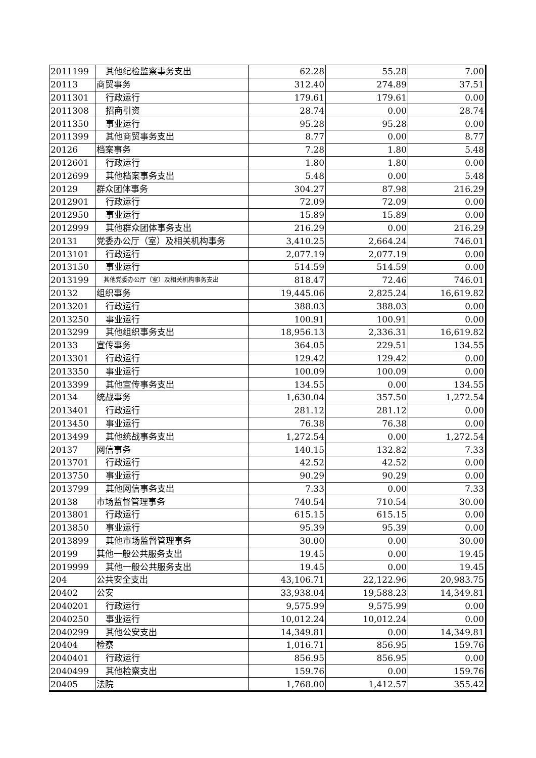| 2011199 | 其他纪检监察事务支出 | 62.28 | 55.28 | 7.00 |
| 20113 | 商贸事务 | 312.40 | 274.89 | 37.51 |
| 2011301 | 行政运行 | 179.61 | 179.61 | 0.00 |
| 2011308 | 招商引资 | 28.74 | 0.00 | 28.74 |
| 2011350 | 事业运行 | 95.28 | 95.28 | 0.00 |
| 2011399 | 其他商贸事务支出 | 8.77 | 0.00 | 8.77 |
| 20126 | 档案事务 | 7.28 | 1.80 | 5.48 |
| 2012601 | 行政运行 | 1.80 | 1.80 | 0.00 |
| 2012699 | 其他档案事务支出 | 5.48 | 0.00 | 5.48 |
| 20129 | 群众团体事务 | 304.27 | 87.98 | 216.29 |
| 2012901 | 行政运行 | 72.09 | 72.09 | 0.00 |
| 2012950 | 事业运行 | 15.89 | 15.89 | 0.00 |
| 2012999 | 其他群众团体事务支出 | 216.29 | 0.00 | 216.29 |
| 20131 | 党委办公厅（室）及相关机构事务 | 3,410.25 | 2,664.24 | 746.01 |
| 2013101 | 行政运行 | 2,077.19 | 2,077.19 | 0.00 |
| 2013150 | 事业运行 | 514.59 | 514.59 | 0.00 |
| 2013199 | 其他党委办公厅（室）及相关机构事务支出 | 818.47 | 72.46 | 746.01 |
| 20132 | 组织事务 | 19,445.06 | 2,825.24 | 16,619.82 |
| 2013201 | 行政运行 | 388.03 | 388.03 | 0.00 |
| 2013250 | 事业运行 | 100.91 | 100.91 | 0.00 |
| 2013299 | 其他组织事务支出 | 18,956.13 | 2,336.31 | 16,619.82 |
| 20133 | 宣传事务 | 364.05 | 229.51 | 134.55 |
| 2013301 | 行政运行 | 129.42 | 129.42 | 0.00 |
| 2013350 | 事业运行 | 100.09 | 100.09 | 0.00 |
| 2013399 | 其他宣传事务支出 | 134.55 | 0.00 | 134.55 |
| 20134 | 统战事务 | 1,630.04 | 357.50 | 1,272.54 |
| 2013401 | 行政运行 | 281.12 | 281.12 | 0.00 |
| 2013450 | 事业运行 | 76.38 | 76.38 | 0.00 |
| 2013499 | 其他统战事务支出 | 1,272.54 | 0.00 | 1,272.54 |
| 20137 | 网信事务 | 140.15 | 132.82 | 7.33 |
| 2013701 | 行政运行 | 42.52 | 42.52 | 0.00 |
| 2013750 | 事业运行 | 90.29 | 90.29 | 0.00 |
| 2013799 | 其他网信事务支出 | 7.33 | 0.00 | 7.33 |
| 20138 | 市场监督管理事务 | 740.54 | 710.54 | 30.00 |
| 2013801 | 行政运行 | 615.15 | 615.15 | 0.00 |
| 2013850 | 事业运行 | 95.39 | 95.39 | 0.00 |
| 2013899 | 其他市场监督管理事务 | 30.00 | 0.00 | 30.00 |
| 20199 | 其他一般公共服务支出 | 19.45 | 0.00 | 19.45 |
| 2019999 | 其他一般公共服务支出 | 19.45 | 0.00 | 19.45 |
| 204 | 公共安全支出 | 43,106.71 | 22,122.96 | 20,983.75 |
| 20402 | 公安 | 33,938.04 | 19,588.23 | 14,349.81 |
| 2040201 | 行政运行 | 9,575.99 | 9,575.99 | 0.00 |
| 2040250 | 事业运行 | 10,012.24 | 10,012.24 | 0.00 |
| 2040299 | 其他公安支出 | 14,349.81 | 0.00 | 14,349.81 |
| 20404 | 检察 | 1,016.71 | 856.95 | 159.76 |
| 2040401 | 行政运行 | 856.95 | 856.95 | 0.00 |
| 2040499 | 其他检察支出 | 159.76 | 0.00 | 159.76 |
| 20405 | 法院 | 1,768.00 | 1,412.57 | 355.42 |